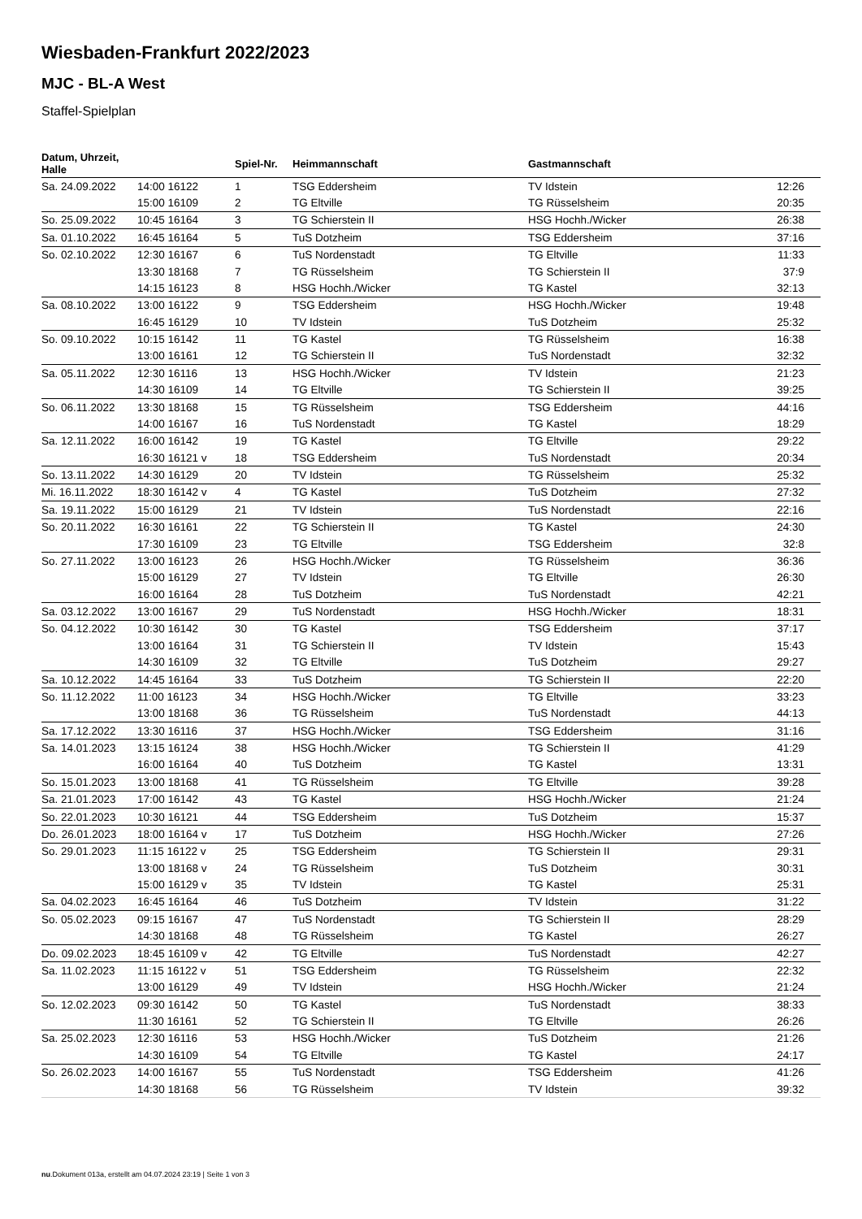Wiesbaden-Frankfurt 2022/2023
MJC - BL-A West
Staffel-Spielplan
| Datum, Uhrzeit, Halle | | Spiel-Nr. | Heimmannschaft | Gastmannschaft | |
| --- | --- | --- | --- | --- | --- |
| Sa. 24.09.2022 | 14:00 16122 | 1 | TSG Eddersheim | TV Idstein | 12:26 |
| | 15:00 16109 | 2 | TG Eltville | TG Rüsselsheim | 20:35 |
| So. 25.09.2022 | 10:45 16164 | 3 | TG Schierstein II | HSG Hochh./Wicker | 26:38 |
| Sa. 01.10.2022 | 16:45 16164 | 5 | TuS Dotzheim | TSG Eddersheim | 37:16 |
| So. 02.10.2022 | 12:30 16167 | 6 | TuS Nordenstadt | TG Eltville | 11:33 |
| | 13:30 18168 | 7 | TG Rüsselsheim | TG Schierstein II | 37:9 |
| | 14:15 16123 | 8 | HSG Hochh./Wicker | TG Kastel | 32:13 |
| Sa. 08.10.2022 | 13:00 16122 | 9 | TSG Eddersheim | HSG Hochh./Wicker | 19:48 |
| | 16:45 16129 | 10 | TV Idstein | TuS Dotzheim | 25:32 |
| So. 09.10.2022 | 10:15 16142 | 11 | TG Kastel | TG Rüsselsheim | 16:38 |
| | 13:00 16161 | 12 | TG Schierstein II | TuS Nordenstadt | 32:32 |
| Sa. 05.11.2022 | 12:30 16116 | 13 | HSG Hochh./Wicker | TV Idstein | 21:23 |
| | 14:30 16109 | 14 | TG Eltville | TG Schierstein II | 39:25 |
| So. 06.11.2022 | 13:30 18168 | 15 | TG Rüsselsheim | TSG Eddersheim | 44:16 |
| | 14:00 16167 | 16 | TuS Nordenstadt | TG Kastel | 18:29 |
| Sa. 12.11.2022 | 16:00 16142 | 19 | TG Kastel | TG Eltville | 29:22 |
| | 16:30 16121 v | 18 | TSG Eddersheim | TuS Nordenstadt | 20:34 |
| So. 13.11.2022 | 14:30 16129 | 20 | TV Idstein | TG Rüsselsheim | 25:32 |
| Mi. 16.11.2022 | 18:30 16142 v | 4 | TG Kastel | TuS Dotzheim | 27:32 |
| Sa. 19.11.2022 | 15:00 16129 | 21 | TV Idstein | TuS Nordenstadt | 22:16 |
| So. 20.11.2022 | 16:30 16161 | 22 | TG Schierstein II | TG Kastel | 24:30 |
| | 17:30 16109 | 23 | TG Eltville | TSG Eddersheim | 32:8 |
| So. 27.11.2022 | 13:00 16123 | 26 | HSG Hochh./Wicker | TG Rüsselsheim | 36:36 |
| | 15:00 16129 | 27 | TV Idstein | TG Eltville | 26:30 |
| | 16:00 16164 | 28 | TuS Dotzheim | TuS Nordenstadt | 42:21 |
| Sa. 03.12.2022 | 13:00 16167 | 29 | TuS Nordenstadt | HSG Hochh./Wicker | 18:31 |
| So. 04.12.2022 | 10:30 16142 | 30 | TG Kastel | TSG Eddersheim | 37:17 |
| | 13:00 16164 | 31 | TG Schierstein II | TV Idstein | 15:43 |
| | 14:30 16109 | 32 | TG Eltville | TuS Dotzheim | 29:27 |
| Sa. 10.12.2022 | 14:45 16164 | 33 | TuS Dotzheim | TG Schierstein II | 22:20 |
| So. 11.12.2022 | 11:00 16123 | 34 | HSG Hochh./Wicker | TG Eltville | 33:23 |
| | 13:00 18168 | 36 | TG Rüsselsheim | TuS Nordenstadt | 44:13 |
| Sa. 17.12.2022 | 13:30 16116 | 37 | HSG Hochh./Wicker | TSG Eddersheim | 31:16 |
| Sa. 14.01.2023 | 13:15 16124 | 38 | HSG Hochh./Wicker | TG Schierstein II | 41:29 |
| | 16:00 16164 | 40 | TuS Dotzheim | TG Kastel | 13:31 |
| So. 15.01.2023 | 13:00 18168 | 41 | TG Rüsselsheim | TG Eltville | 39:28 |
| Sa. 21.01.2023 | 17:00 16142 | 43 | TG Kastel | HSG Hochh./Wicker | 21:24 |
| So. 22.01.2023 | 10:30 16121 | 44 | TSG Eddersheim | TuS Dotzheim | 15:37 |
| Do. 26.01.2023 | 18:00 16164 v | 17 | TuS Dotzheim | HSG Hochh./Wicker | 27:26 |
| So. 29.01.2023 | 11:15 16122 v | 25 | TSG Eddersheim | TG Schierstein II | 29:31 |
| | 13:00 18168 v | 24 | TG Rüsselsheim | TuS Dotzheim | 30:31 |
| | 15:00 16129 v | 35 | TV Idstein | TG Kastel | 25:31 |
| Sa. 04.02.2023 | 16:45 16164 | 46 | TuS Dotzheim | TV Idstein | 31:22 |
| So. 05.02.2023 | 09:15 16167 | 47 | TuS Nordenstadt | TG Schierstein II | 28:29 |
| | 14:30 18168 | 48 | TG Rüsselsheim | TG Kastel | 26:27 |
| Do. 09.02.2023 | 18:45 16109 v | 42 | TG Eltville | TuS Nordenstadt | 42:27 |
| Sa. 11.02.2023 | 11:15 16122 v | 51 | TSG Eddersheim | TG Rüsselsheim | 22:32 |
| | 13:00 16129 | 49 | TV Idstein | HSG Hochh./Wicker | 21:24 |
| So. 12.02.2023 | 09:30 16142 | 50 | TG Kastel | TuS Nordenstadt | 38:33 |
| | 11:30 16161 | 52 | TG Schierstein II | TG Eltville | 26:26 |
| Sa. 25.02.2023 | 12:30 16116 | 53 | HSG Hochh./Wicker | TuS Dotzheim | 21:26 |
| | 14:30 16109 | 54 | TG Eltville | TG Kastel | 24:17 |
| So. 26.02.2023 | 14:00 16167 | 55 | TuS Nordenstadt | TSG Eddersheim | 41:26 |
| | 14:30 18168 | 56 | TG Rüsselsheim | TV Idstein | 39:32 |
nu.Dokument 013a, erstellt am 04.07.2024 23:19 | Seite 1 von 3